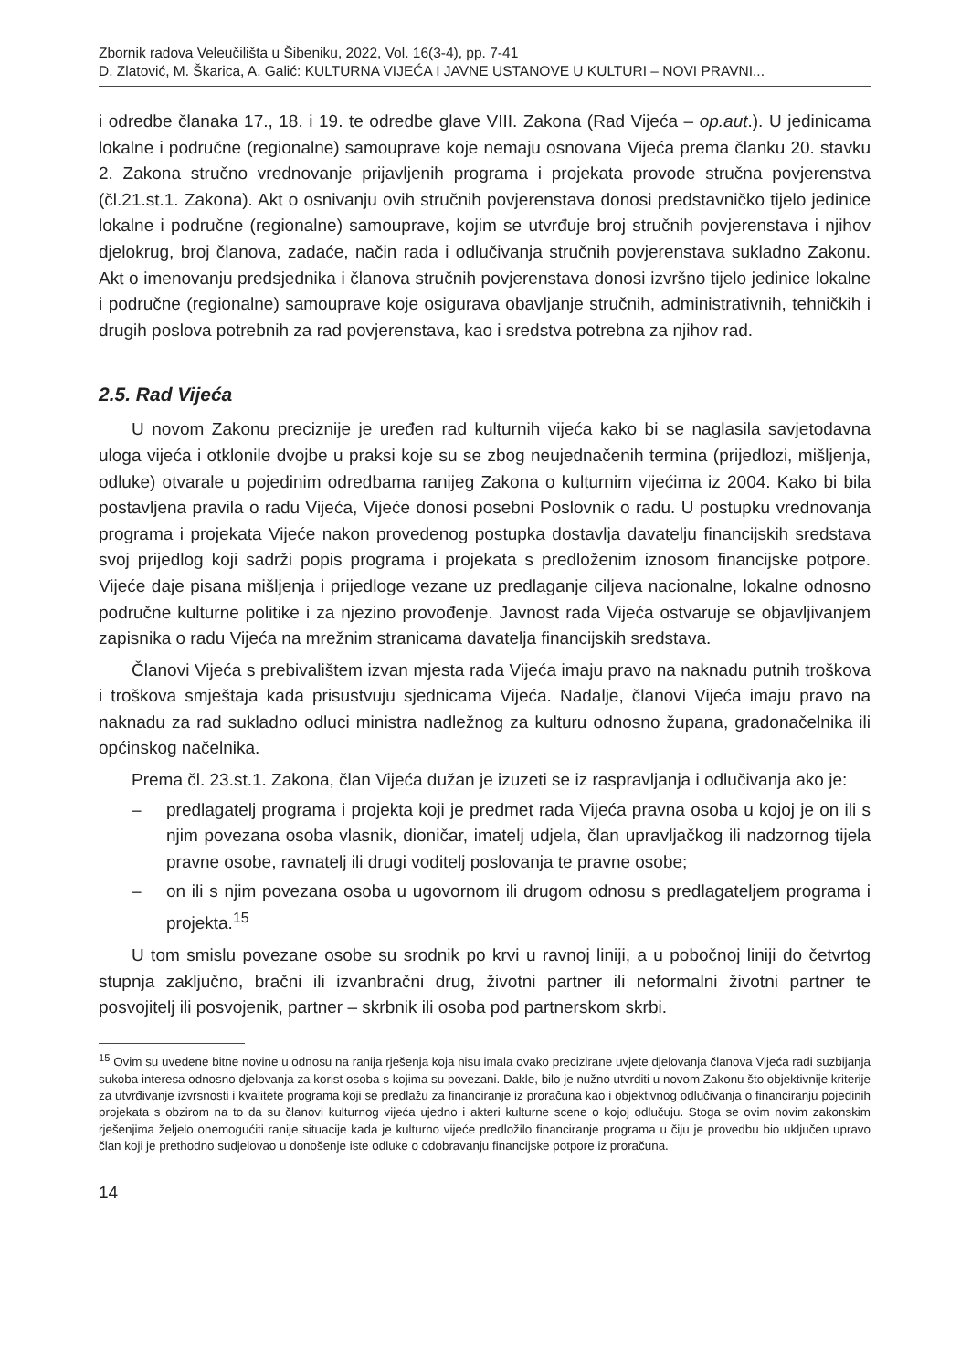Zbornik radova Veleučilišta u Šibeniku, 2022, Vol. 16(3-4), pp. 7-41
D. Zlatović, M. Škarica, A. Galić: KULTURNA VIJEĆA I JAVNE USTANOVE U KULTURI – NOVI PRAVNI...
i odredbe članaka 17., 18. i 19. te odredbe glave VIII. Zakona (Rad Vijeća – op.aut.). U jedinicama lokalne i područne (regionalne) samouprave koje nemaju osnovana Vijeća prema članku 20. stavku 2. Zakona stručno vrednovanje prijavljenih programa i projekata provode stručna povjerenstva (čl.21.st.1. Zakona). Akt o osnivanju ovih stručnih povjerenstava donosi predstavničko tijelo jedinice lokalne i područne (regionalne) samouprave, kojim se utvrđuje broj stručnih povjerenstava i njihov djelokrug, broj članova, zadaće, način rada i odlučivanja stručnih povjerenstava sukladno Zakonu. Akt o imenovanju predsjednika i članova stručnih povjerenstava donosi izvršno tijelo jedinice lokalne i područne (regionalne) samouprave koje osigurava obavljanje stručnih, administrativnih, tehničkih i drugih poslova potrebnih za rad povjerenstava, kao i sredstva potrebna za njihov rad.
2.5. Rad Vijeća
U novom Zakonu preciznije je uređen rad kulturnih vijeća kako bi se naglasila savjetodavna uloga vijeća i otklonile dvojbe u praksi koje su se zbog neujednačenih termina (prijedlozi, mišljenja, odluke) otvarale u pojedinim odredbama ranijeg Zakona o kulturnim vijećima iz 2004. Kako bi bila postavljena pravila o radu Vijeća, Vijeće donosi posebni Poslovnik o radu. U postupku vrednovanja programa i projekata Vijeće nakon provedenog postupka dostavlja davatelju financijskih sredstava svoj prijedlog koji sadrži popis programa i projekata s predloženim iznosom financijske potpore. Vijeće daje pisana mišljenja i prijedloge vezane uz predlaganje ciljeva nacionalne, lokalne odnosno područne kulturne politike i za njezino provođenje. Javnost rada Vijeća ostvaruje se objavljivanjem zapisnika o radu Vijeća na mrežnim stranicama davatelja financijskih sredstava.
Članovi Vijeća s prebivalištem izvan mjesta rada Vijeća imaju pravo na naknadu putnih troškova i troškova smještaja kada prisustvuju sjednicama Vijeća. Nadalje, članovi Vijeća imaju pravo na naknadu za rad sukladno odluci ministra nadležnog za kulturu odnosno župana, gradonačelnika ili općinskog načelnika.
Prema čl. 23.st.1. Zakona, član Vijeća dužan je izuzeti se iz raspravljanja i odlučivanja ako je:
– predlagatelj programa i projekta koji je predmet rada Vijeća pravna osoba u kojoj je on ili s njim povezana osoba vlasnik, dioničar, imatelj udjela, član upravljačkog ili nadzornog tijela pravne osobe, ravnatelj ili drugi voditelj poslovanja te pravne osobe;
– on ili s njim povezana osoba u ugovornom ili drugom odnosu s predlagateljem programa i projekta.<sup>15</sup>
U tom smislu povezane osobe su srodnik po krvi u ravnoj liniji, a u pobočnoj liniji do četvrtog stupnja zaključno, bračni ili izvanbračni drug, životni partner ili neformalni životni partner te posvojitelj ili posvojenik, partner – skrbnik ili osoba pod partnerskom skrbi.
<sup>15</sup> Ovim su uvedene bitne novine u odnosu na ranija rješenja koja nisu imala ovako precizirane uvjete djelovanja članova Vijeća radi suzbijanja sukoba interesa odnosno djelovanja za korist osoba s kojima su povezani. Dakle, bilo je nužno utvrditi u novom Zakonu što objektivnije kriterije za utvrđivanje izvrsnosti i kvalitete programa koji se predlažu za financiranje iz proračuna kao i objektivnog odlučivanja o financiranju pojedinih projekata s obzirom na to da su članovi kulturnog vijeća ujedno i akteri kulturne scene o kojoj odlučuju. Stoga se ovim novim zakonskim rješenjima željelo onemogućiti ranije situacije kada je kulturno vijeće predložilo financiranje programa u čiju je provedbu bio uključen upravo član koji je prethodno sudjelovao u donošenje iste odluke o odobravanju financijske potpore iz proračuna.
14